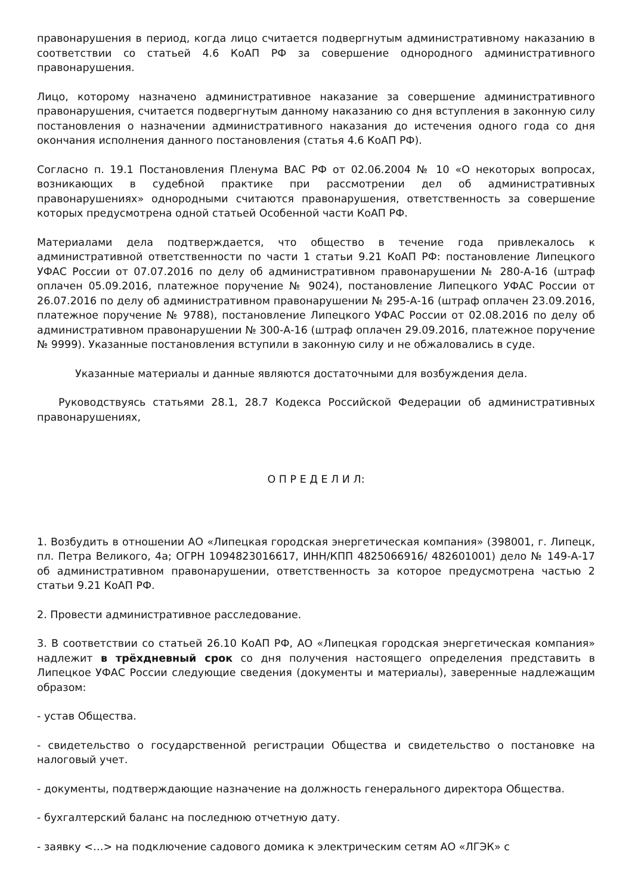правонарушения в период, когда лицо считается подвергнутым административному наказанию в соответствии со статьей 4.6 КоАП РФ за совершение однородного административного правонарушения.
Лицо, которому назначено административное наказание за совершение административного правонарушения, считается подвергнутым данному наказанию со дня вступления в законную силу постановления о назначении административного наказания до истечения одного года со дня окончания исполнения данного постановления (статья 4.6 КоАП РФ).
Согласно п. 19.1 Постановления Пленума ВАС РФ от 02.06.2004 № 10 «О некоторых вопросах, возникающих в судебной практике при рассмотрении дел об административных правонарушениях» однородными считаются правонарушения, ответственность за совершение которых предусмотрена одной статьей Особенной части КоАП РФ.
Материалами дела подтверждается, что общество в течение года привлекалось к административной ответственности по части 1 статьи 9.21 КоАП РФ: постановление Липецкого УФАС России от 07.07.2016 по делу об административном правонарушении № 280-А-16 (штраф оплачен 05.09.2016, платежное поручение № 9024), постановление Липецкого УФАС России от 26.07.2016 по делу об административном правонарушении № 295-А-16 (штраф оплачен 23.09.2016, платежное поручение № 9788), постановление Липецкого УФАС России от 02.08.2016 по делу об административном правонарушении № 300-А-16 (штраф оплачен 29.09.2016, платежное поручение № 9999). Указанные постановления вступили в законную силу и не обжаловались в суде.
Указанные материалы и данные являются достаточными для возбуждения дела.
Руководствуясь статьями 28.1, 28.7 Кодекса Российской Федерации об административных правонарушениях,
О П Р Е Д Е Л И Л:
1. Возбудить в отношении АО «Липецкая городская энергетическая компания» (398001, г. Липецк, пл. Петра Великого, 4а; ОГРН 1094823016617, ИНН/КПП 4825066916/ 482601001) дело № 149-А-17 об административном правонарушении, ответственность за которое предусмотрена частью 2 статьи 9.21 КоАП РФ.
2. Провести административное расследование.
3. В соответствии со статьей 26.10 КоАП РФ, АО «Липецкая городская энергетическая компания» надлежит в трёхдневный срок со дня получения настоящего определения представить в Липецкое УФАС России следующие сведения (документы и материалы), заверенные надлежащим образом:
- устав Общества.
- свидетельство о государственной регистрации Общества и свидетельство о постановке на налоговый учет.
- документы, подтверждающие назначение на должность генерального директора Общества.
- бухгалтерский баланс на последнюю отчетную дату.
- заявку <…> на подключение садового домика к электрическим сетям АО «ЛГЭК» с